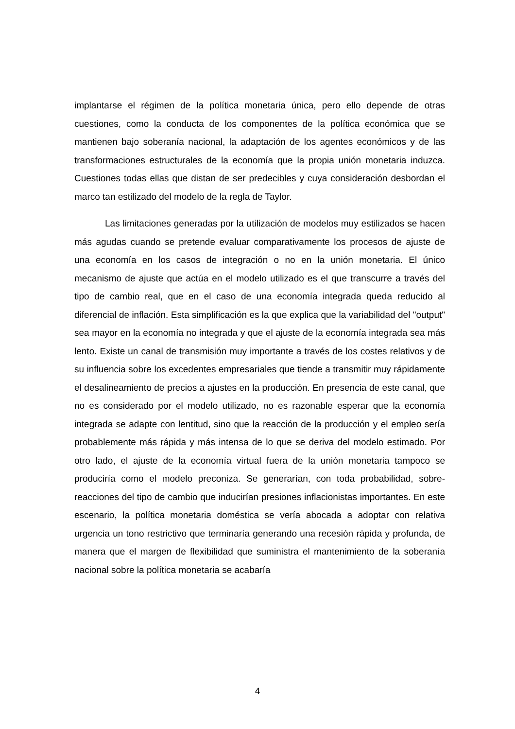implantarse el régimen de la política monetaria única, pero ello depende de otras cuestiones, como la conducta de los componentes de la política económica que se mantienen bajo soberanía nacional, la adaptación de los agentes económicos y de las transformaciones estructurales de la economía que la propia unión monetaria induzca. Cuestiones todas ellas que distan de ser predecibles y cuya consideración desbordan el marco tan estilizado del modelo de la regla de Taylor.
Las limitaciones generadas por la utilización de modelos muy estilizados se hacen más agudas cuando se pretende evaluar comparativamente los procesos de ajuste de una economía en los casos de integración o no en la unión monetaria. El único mecanismo de ajuste que actúa en el modelo utilizado es el que transcurre a través del tipo de cambio real, que en el caso de una economía integrada queda reducido al diferencial de inflación. Esta simplificación es la que explica que la variabilidad del "output" sea mayor en la economía no integrada y que el ajuste de la economía integrada sea más lento. Existe un canal de transmisión muy importante a través de los costes relativos y de su influencia sobre los excedentes empresariales que tiende a transmitir muy rápidamente el desalineamiento de precios a ajustes en la producción. En presencia de este canal, que no es considerado por el modelo utilizado, no es razonable esperar que la economía integrada se adapte con lentitud, sino que la reacción de la producción y el empleo sería probablemente más rápida y más intensa de lo que se deriva del modelo estimado. Por otro lado, el ajuste de la economía virtual fuera de la unión monetaria tampoco se produciría como el modelo preconiza. Se generarían, con toda probabilidad, sobre-reacciones del tipo de cambio que inducirían presiones inflacionistas importantes. En este escenario, la política monetaria doméstica se vería abocada a adoptar con relativa urgencia un tono restrictivo que terminaría generando una recesión rápida y profunda, de manera que el margen de flexibilidad que suministra el mantenimiento de la soberanía nacional sobre la política monetaria se acabaría
4